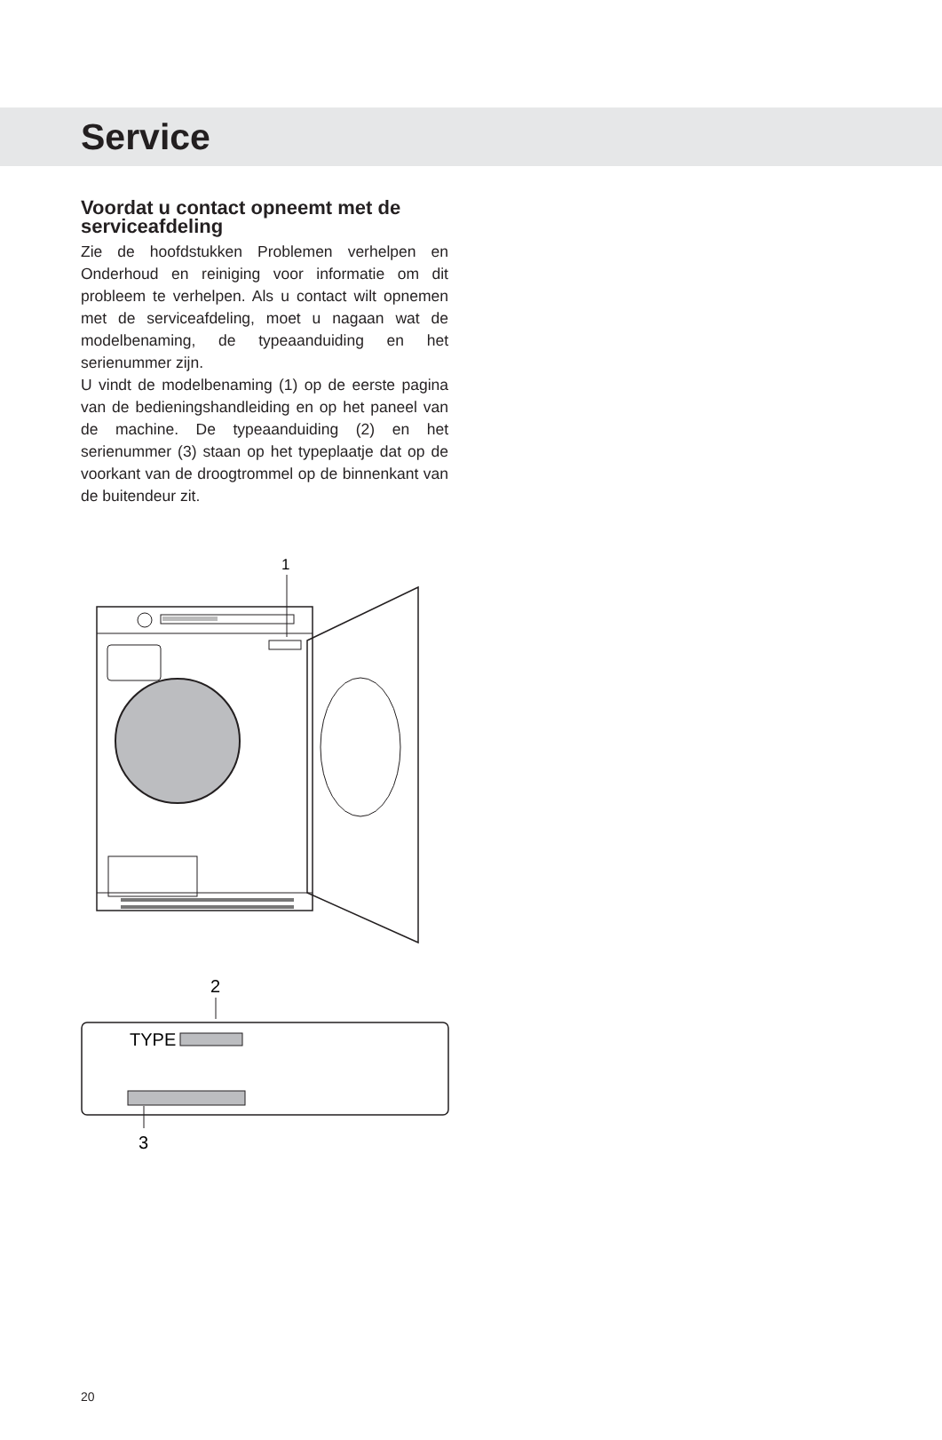Service
Voordat u contact opneemt met de serviceafdeling
Zie de hoofdstukken Problemen verhelpen en Onderhoud en reiniging voor informatie om dit probleem te verhelpen. Als u contact wilt opnemen met de serviceafdeling, moet u nagaan wat de modelbenaming, de typeaanduiding en het serienummer zijn.
U vindt de modelbenaming (1) op de eerste pagina van de bedieningshandleiding en op het paneel van de machine. De typeaanduiding (2) en het serienummer (3) staan op het typeplaatje dat op de voorkant van de droogtrommel op de binnenkant van de buitendeur zit.
1
2
TYPE
3
20